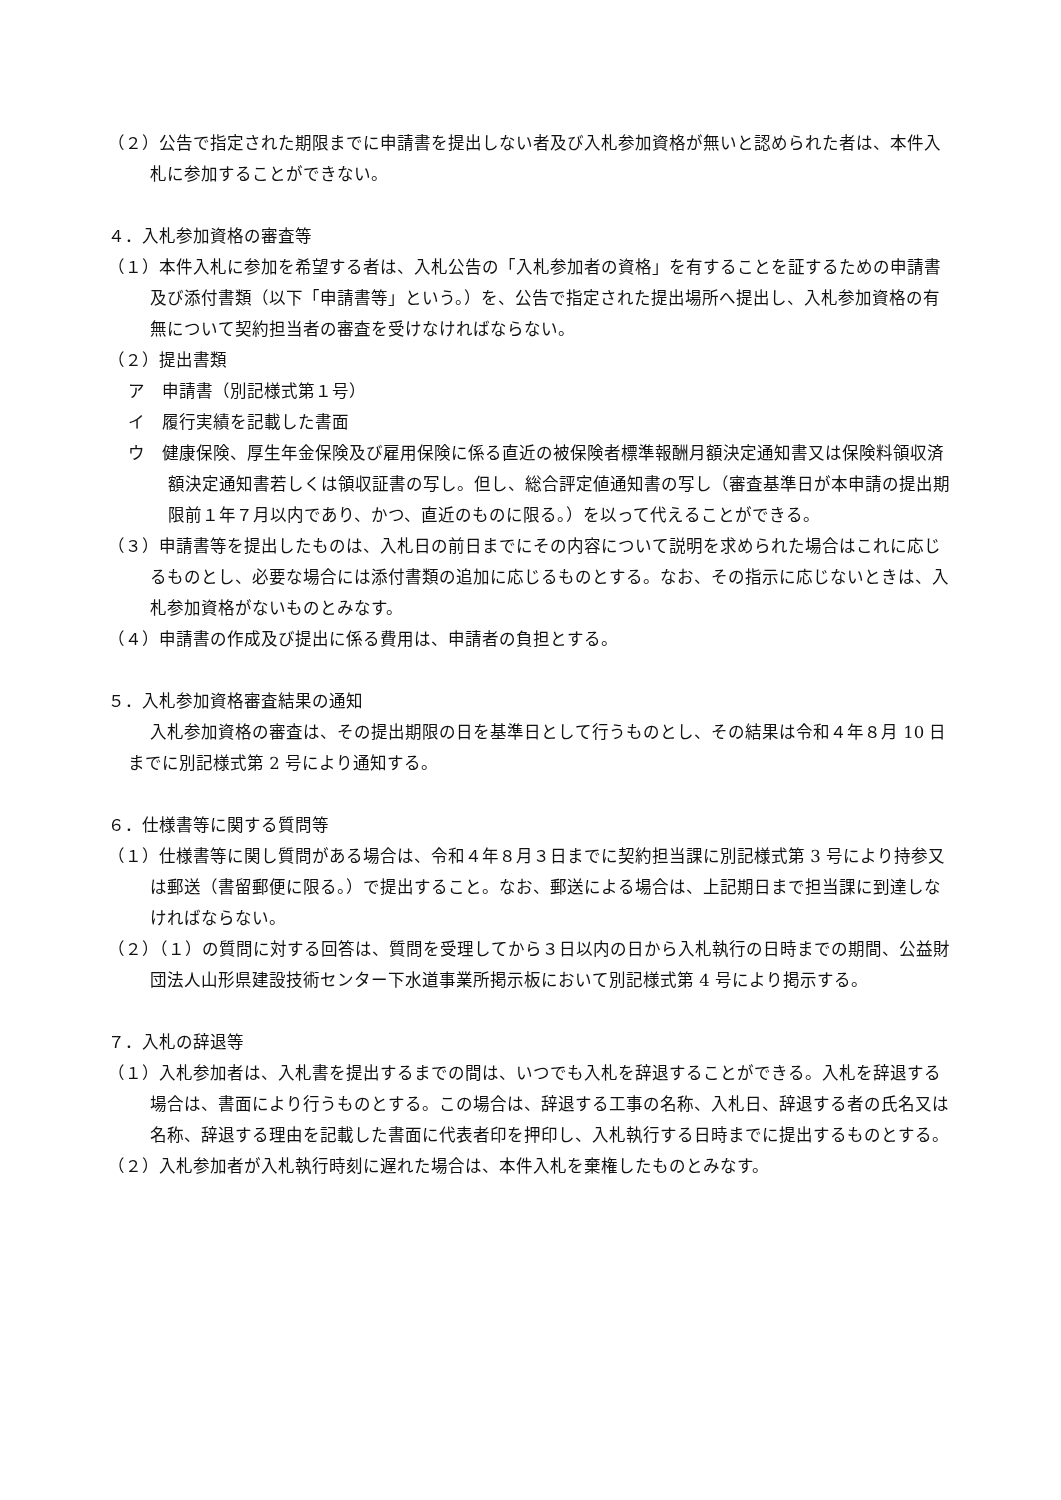（２）公告で指定された期限までに申請書を提出しない者及び入札参加資格が無いと認められた者は、本件入札に参加することができない。
４．入札参加資格の審査等
（１）本件入札に参加を希望する者は、入札公告の「入札参加者の資格」を有することを証するための申請書及び添付書類（以下「申請書等」という。）を、公告で指定された提出場所へ提出し、入札参加資格の有無について契約担当者の審査を受けなければならない。
（２）提出書類
ア　申請書（別記様式第１号）
イ　履行実績を記載した書面
ウ　健康保険、厚生年金保険及び雇用保険に係る直近の被保険者標準報酬月額決定通知書又は保険料領収済額決定通知書若しくは領収証書の写し。但し、総合評定値通知書の写し（審査基準日が本申請の提出期限前１年７月以内であり、かつ、直近のものに限る。）を以って代えることができる。
（３）申請書等を提出したものは、入札日の前日までにその内容について説明を求められた場合はこれに応じるものとし、必要な場合には添付書類の追加に応じるものとする。なお、その指示に応じないときは、入札参加資格がないものとみなす。
（４）申請書の作成及び提出に係る費用は、申請者の負担とする。
５．入札参加資格審査結果の通知
入札参加資格の審査は、その提出期限の日を基準日として行うものとし、その結果は令和４年８月 10 日までに別記様式第 2 号により通知する。
６．仕様書等に関する質問等
（１）仕様書等に関し質問がある場合は、令和４年８月３日までに契約担当課に別記様式第 3 号により持参又は郵送（書留郵便に限る。）で提出すること。なお、郵送による場合は、上記期日まで担当課に到達しなければならない。
（２）（１）の質問に対する回答は、質問を受理してから３日以内の日から入札執行の日時までの期間、公益財団法人山形県建設技術センター下水道事業所掲示板において別記様式第 4 号により掲示する。
７．入札の辞退等
（１）入札参加者は、入札書を提出するまでの間は、いつでも入札を辞退することができる。入札を辞退する場合は、書面により行うものとする。この場合は、辞退する工事の名称、入札日、辞退する者の氏名又は名称、辞退する理由を記載した書面に代表者印を押印し、入札執行する日時までに提出するものとする。
（２）入札参加者が入札執行時刻に遅れた場合は、本件入札を棄権したものとみなす。